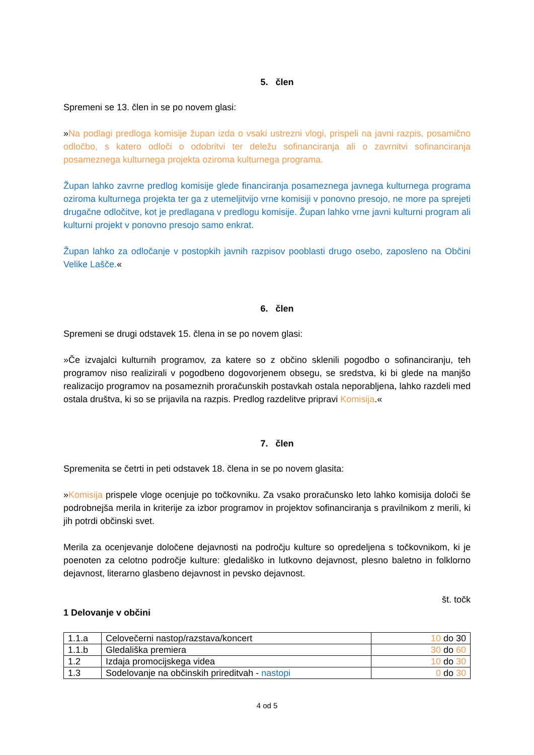5. člen
Spremeni se 13. člen in se po novem glasi:
»Na podlagi predloga komisije župan izda o vsaki ustrezni vlogi, prispeli na javni razpis, posamično odločbo, s katero odloči o odobritvi ter deležu sofinanciranja ali o zavrnitvi sofinanciranja posameznega kulturnega projekta oziroma kulturnega programa.
Župan lahko zavrne predlog komisije glede financiranja posameznega javnega kulturnega programa oziroma kulturnega projekta ter ga z utemeljitvijo vrne komisiji v ponovno presojo, ne more pa sprejeti drugačne odločitve, kot je predlagana v predlogu komisije. Župan lahko vrne javni kulturni program ali kulturni projekt v ponovno presojo samo enkrat.
Župan lahko za odločanje v postopkih javnih razpisov pooblasti drugo osebo, zaposleno na Občini Velike Lašče.«
6. člen
Spremeni se drugi odstavek 15. člena in se po novem glasi:
»Če izvajalci kulturnih programov, za katere so z občino sklenili pogodbo o sofinanciranju, teh programov niso realizirali v pogodbeno dogovorjenem obsegu, se sredstva, ki bi glede na manjšo realizacijo programov na posameznih proračunskih postavkah ostala neporabljena, lahko razdeli med ostala društva, ki so se prijavila na razpis. Predlog razdelitve pripravi Komisija.«
7. člen
Spremenita se četrti in peti odstavek 18. člena in se po novem glasita:
»Komisija prispele vloge ocenjuje po točkovniku. Za vsako proračunsko leto lahko komisija določi še podrobnejša merila in kriterije za izbor programov in projektov sofinanciranja s pravilnikom z merili, ki jih potrdi občinski svet.
Merila za ocenjevanje določene dejavnosti na področju kulture so opredeljena s točkovnikom, ki je poenoten za celotno področje kulture: gledališko in lutkovno dejavnost, plesno baletno in folklorno dejavnost, literarno glasbeno dejavnost in pevsko dejavnost.
št. točk
1 Delovanje v občini
| 1.1.a | Celovečerni nastop/razstava/koncert | 10 do 30 |
| 1.1.b | Gledališka premiera | 30 do 60 |
| 1.2 | Izdaja promocijskega videa | 10 do 30 |
| 1.3 | Sodelovanje na občinskih prireditvah - nastopi | 0 do 30 |
4 od 5